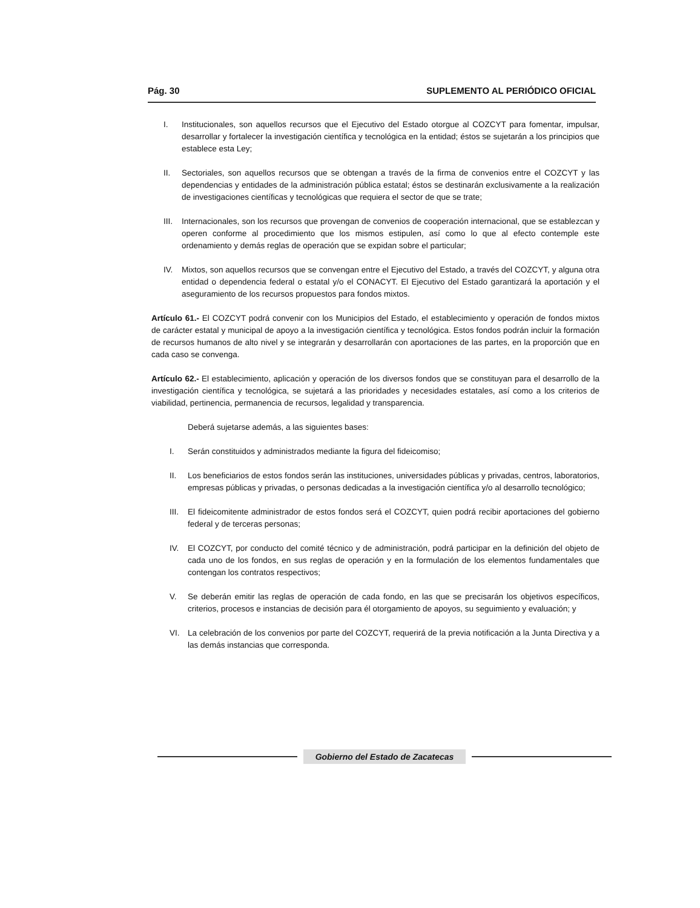Pág. 30 SUPLEMENTO AL PERIÓDICO OFICIAL
I. Institucionales, son aquellos recursos que el Ejecutivo del Estado otorgue al COZCYT para fomentar, impulsar, desarrollar y fortalecer la investigación científica y tecnológica en la entidad; éstos se sujetarán a los principios que establece esta Ley;
II. Sectoriales, son aquellos recursos que se obtengan a través de la firma de convenios entre el COZCYT y las dependencias y entidades de la administración pública estatal; éstos se destinarán exclusivamente a la realización de investigaciones científicas y tecnológicas que requiera el sector de que se trate;
III. Internacionales, son los recursos que provengan de convenios de cooperación internacional, que se establezcan y operen conforme al procedimiento que los mismos estipulen, así como lo que al efecto contemple este ordenamiento y demás reglas de operación que se expidan sobre el particular;
IV. Mixtos, son aquellos recursos que se convengan entre el Ejecutivo del Estado, a través del COZCYT, y alguna otra entidad o dependencia federal o estatal y/o el CONACYT. El Ejecutivo del Estado garantizará la aportación y el aseguramiento de los recursos propuestos para fondos mixtos.
Artículo 61.- El COZCYT podrá convenir con los Municipios del Estado, el establecimiento y operación de fondos mixtos de carácter estatal y municipal de apoyo a la investigación científica y tecnológica. Estos fondos podrán incluir la formación de recursos humanos de alto nivel y se integrarán y desarrollarán con aportaciones de las partes, en la proporción que en cada caso se convenga.
Artículo 62.- El establecimiento, aplicación y operación de los diversos fondos que se constituyan para el desarrollo de la investigación científica y tecnológica, se sujetará a las prioridades y necesidades estatales, así como a los criterios de viabilidad, pertinencia, permanencia de recursos, legalidad y transparencia.
Deberá sujetarse además, a las siguientes bases:
I. Serán constituidos y administrados mediante la figura del fideicomiso;
II. Los beneficiarios de estos fondos serán las instituciones, universidades públicas y privadas, centros, laboratorios, empresas públicas y privadas, o personas dedicadas a la investigación científica y/o al desarrollo tecnológico;
III. El fideicomitente administrador de estos fondos será el COZCYT, quien podrá recibir aportaciones del gobierno federal y de terceras personas;
IV. El COZCYT, por conducto del comité técnico y de administración, podrá participar en la definición del objeto de cada uno de los fondos, en sus reglas de operación y en la formulación de los elementos fundamentales que contengan los contratos respectivos;
V. Se deberán emitir las reglas de operación de cada fondo, en las que se precisarán los objetivos específicos, criterios, procesos e instancias de decisión para él otorgamiento de apoyos, su seguimiento y evaluación; y
VI. La celebración de los convenios por parte del COZCYT, requerirá de la previa notificación a la Junta Directiva y a las demás instancias que corresponda.
Gobierno del Estado de Zacatecas